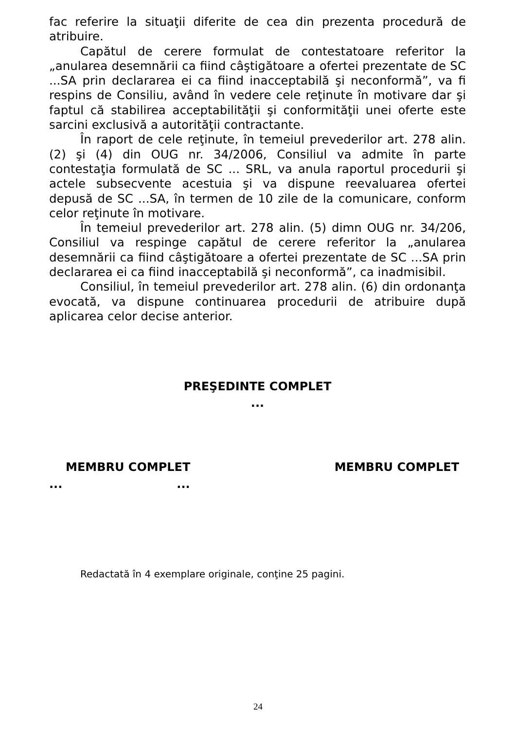fac referire la situaţii diferite de cea din prezenta procedură de atribuire.
Capătul de cerere formulat de contestatoare referitor la „anularea desemnării ca fiind câştigătoare a ofertei prezentate de SC ...SA prin declararea ei ca fiind inacceptabilă şi neconformă”, va fi respins de Consiliu, având în vedere cele reţinute în motivare dar şi faptul că stabilirea acceptabilităţii şi conformităţii unei oferte este sarcini exclusivă a autorităţii contractante.
În raport de cele reţinute, în temeiul prevederilor art. 278 alin. (2) şi (4) din OUG nr. 34/2006, Consiliul va admite în parte contestaţia formulată de SC ... SRL, va anula raportul procedurii şi actele subsecvente acestuia şi va dispune reevaluarea ofertei depusă de SC ...SA, în termen de 10 zile de la comunicare, conform celor reţinute în motivare.
În temeiul prevederilor art. 278 alin. (5) dimn OUG nr. 34/206, Consiliul va respinge capătul de cerere referitor la „anularea desemnării ca fiind câştigătoare a ofertei prezentate de SC ...SA prin declararea ei ca fiind inacceptabilă şi neconformă”, ca inadmisibil.
Consiliul, în temeiul prevederilor art. 278 alin. (6) din ordonanţa evocată, va dispune continuarea procedurii de atribuire după aplicarea celor decise anterior.
PREŞEDINTE COMPLET
...
MEMBRU COMPLET MEMBRU COMPLET
......
Redactată în 4 exemplare originale, conţine 25 pagini.
24